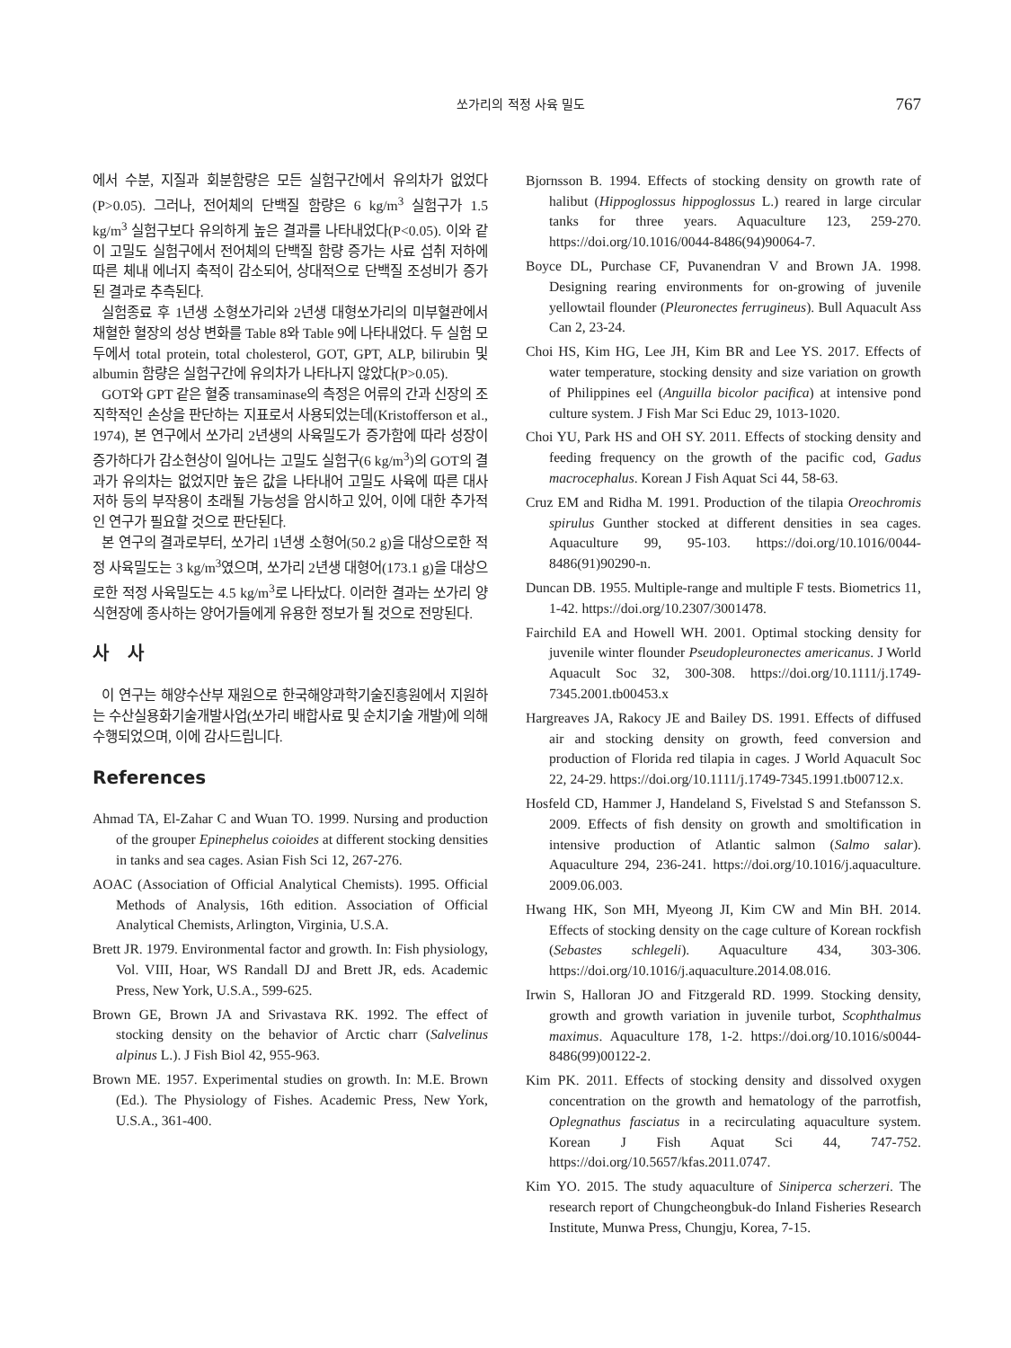쏘가리의 적정 사육 밀도 767
에서 수분, 지질과 회분함량은 모든 실험구간에서 유의차가 없었다(P>0.05). 그러나, 전어체의 단백질 함량은 6 kg/m<sup>3</sup> 실험구가 1.5 kg/m<sup>3</sup> 실험구보다 유의하게 높은 결과를 나타내었다(P<0.05). 이와 같이 고밀도 실험구에서 전어체의 단백질 함량 증가는 사료 섭취 저하에 따른 체내 에너지 축적이 감소되어, 상대적으로 단백질 조성비가 증가된 결과로 추측된다.
실험종료 후 1년생 소형쏘가리와 2년생 대형쏘가리의 미부혈관에서 채혈한 혈장의 성상 변화를 Table 8와 Table 9에 나타내었다. 두 실험 모두에서 total protein, total cholesterol, GOT, GPT, ALP, bilirubin 및 albumin 함량은 실험구간에 유의차가 나타나지 않았다(P>0.05).
GOT와 GPT 같은 혈중 transaminase의 측정은 어류의 간과 신장의 조직학적인 손상을 판단하는 지표로서 사용되었는데(Kristofferson et al., 1974), 본 연구에서 쏘가리 2년생의 사육밀도가 증가함에 따라 성장이 증가하다가 감소현상이 일어나는 고밀도 실험구(6 kg/m<sup>3</sup>)의 GOT의 결과가 유의차는 없었지만 높은 값을 나타내어 고밀도 사육에 따른 대사 저하 등의 부작용이 초래될 가능성을 암시하고 있어, 이에 대한 추가적인 연구가 필요할 것으로 판단된다.
본 연구의 결과로부터, 쏘가리 1년생 소형어(50.2 g)을 대상으로한 적정 사육밀도는 3 kg/m<sup>3</sup>였으며, 쏘가리 2년생 대형어(173.1 g)을 대상으로한 적정 사육밀도는 4.5 kg/m<sup>3</sup>로 나타났다. 이러한 결과는 쏘가리 양식현장에 종사하는 양어가들에게 유용한 정보가 될 것으로 전망된다.
사 사
이 연구는 해양수산부 재원으로 한국해양과학기술진흥원에서 지원하는 수산실용화기술개발사업(쏘가리 배합사료 및 순치기술 개발)에 의해 수행되었으며, 이에 감사드립니다.
References
Ahmad TA, El-Zahar C and Wuan TO. 1999. Nursing and production of the grouper Epinephelus coioides at different stocking densities in tanks and sea cages. Asian Fish Sci 12, 267-276.
AOAC (Association of Official Analytical Chemists). 1995. Official Methods of Analysis, 16th edition. Association of Official Analytical Chemists, Arlington, Virginia, U.S.A.
Brett JR. 1979. Environmental factor and growth. In: Fish physiology, Vol. VIII, Hoar, WS Randall DJ and Brett JR, eds. Academic Press, New York, U.S.A., 599-625.
Brown GE, Brown JA and Srivastava RK. 1992. The effect of stocking density on the behavior of Arctic charr (Salvelinus alpinus L.). J Fish Biol 42, 955-963.
Brown ME. 1957. Experimental studies on growth. In: M.E. Brown (Ed.). The Physiology of Fishes. Academic Press, New York, U.S.A., 361-400.
Bjornsson B. 1994. Effects of stocking density on growth rate of halibut (Hippoglossus hippoglossus L.) reared in large circular tanks for three years. Aquaculture 123, 259-270. https://doi.org/10.1016/0044-8486(94)90064-7.
Boyce DL, Purchase CF, Puvanendran V and Brown JA. 1998. Designing rearing environments for on-growing of juvenile yellowtail flounder (Pleuronectes ferrugineus). Bull Aquacult Ass Can 2, 23-24.
Choi HS, Kim HG, Lee JH, Kim BR and Lee YS. 2017. Effects of water temperature, stocking density and size variation on growth of Philippines eel (Anguilla bicolor pacifica) at intensive pond culture system. J Fish Mar Sci Educ 29, 1013-1020.
Choi YU, Park HS and OH SY. 2011. Effects of stocking density and feeding frequency on the growth of the pacific cod, Gadus macrocephalus. Korean J Fish Aquat Sci 44, 58-63.
Cruz EM and Ridha M. 1991. Production of the tilapia Oreochromis spirulus Gunther stocked at different densities in sea cages. Aquaculture 99, 95-103. https://doi.org/10.1016/0044-8486(91)90290-n.
Duncan DB. 1955. Multiple-range and multiple F tests. Biometrics 11, 1-42. https://doi.org/10.2307/3001478.
Fairchild EA and Howell WH. 2001. Optimal stocking density for juvenile winter flounder Pseudopleuronectes americanus. J World Aquacult Soc 32, 300-308. https://doi.org/10.1111/j.1749-7345.2001.tb00453.x
Hargreaves JA, Rakocy JE and Bailey DS. 1991. Effects of diffused air and stocking density on growth, feed conversion and production of Florida red tilapia in cages. J World Aquacult Soc 22, 24-29. https://doi.org/10.1111/j.1749-7345.1991.tb00712.x.
Hosfeld CD, Hammer J, Handeland S, Fivelstad S and Stefansson S. 2009. Effects of fish density on growth and smoltification in intensive production of Atlantic salmon (Salmo salar). Aquaculture 294, 236-241. https://doi.org/10.1016/j.aquaculture. 2009.06.003.
Hwang HK, Son MH, Myeong JI, Kim CW and Min BH. 2014. Effects of stocking density on the cage culture of Korean rockfish (Sebastes schlegeli). Aquaculture 434, 303-306. https://doi.org/10.1016/j.aquaculture.2014.08.016.
Irwin S, Halloran JO and Fitzgerald RD. 1999. Stocking density, growth and growth variation in juvenile turbot, Scophthalmus maximus. Aquaculture 178, 1-2. https://doi.org/10.1016/s0044-8486(99)00122-2.
Kim PK. 2011. Effects of stocking density and dissolved oxygen concentration on the growth and hematology of the parrotfish, Oplegnathus fasciatus in a recirculating aquaculture system. Korean J Fish Aquat Sci 44, 747-752. https://doi.org/10.5657/kfas.2011.0747.
Kim YO. 2015. The study aquaculture of Siniperca scherzeri. The research report of Chungcheongbuk-do Inland Fisheries Research Institute, Munwa Press, Chungju, Korea, 7-15.